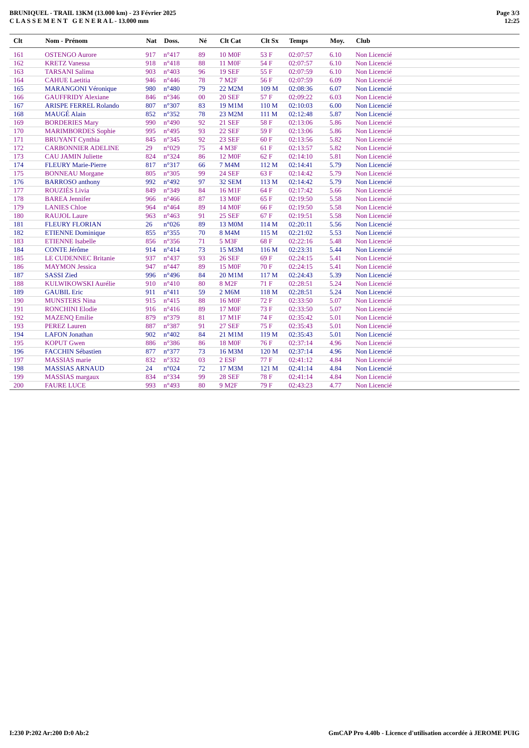BRUNIQUEL - TRAIL 13KM (13.000 km) - 23 Février 2025
C L A S S E M E N T G E N E R A L - 13.000 mm
Page 3/3
12:25
| Clt | Nom - Prénom | Nat | Doss. | Né | Clt Cat | Clt Sx | Temps | Moy. | Club |
| --- | --- | --- | --- | --- | --- | --- | --- | --- | --- |
| 161 | OSTENGO Aurore | 917 | n°417 | 89 | 10 M0F | 53 F | 02:07:57 | 6.10 | Non Licencié |
| 162 | KRETZ Vanessa | 918 | n°418 | 88 | 11 M0F | 54 F | 02:07:57 | 6.10 | Non Licencié |
| 163 | TARSANI Salima | 903 | n°403 | 96 | 19 SEF | 55 F | 02:07:59 | 6.10 | Non Licencié |
| 164 | CAHUE Laetitia | 946 | n°446 | 78 | 7 M2F | 56 F | 02:07:59 | 6.09 | Non Licencié |
| 165 | MARANGONI Véronique | 980 | n°480 | 79 | 22 M2M | 109 M | 02:08:36 | 6.07 | Non Licencié |
| 166 | GAUFFRIDY Alexiane | 846 | n°346 | 00 | 20 SEF | 57 F | 02:09:22 | 6.03 | Non Licencié |
| 167 | ARISPE FERREL Rolando | 807 | n°307 | 83 | 19 M1M | 110 M | 02:10:03 | 6.00 | Non Licencié |
| 168 | MAUGÉ Alain | 852 | n°352 | 78 | 23 M2M | 111 M | 02:12:48 | 5.87 | Non Licencié |
| 169 | BORDERIES Mary | 990 | n°490 | 92 | 21 SEF | 58 F | 02:13:06 | 5.86 | Non Licencié |
| 170 | MARIMBORDES Sophie | 995 | n°495 | 93 | 22 SEF | 59 F | 02:13:06 | 5.86 | Non Licencié |
| 171 | BRUYANT Cynthia | 845 | n°345 | 92 | 23 SEF | 60 F | 02:13:56 | 5.82 | Non Licencié |
| 172 | CARBONNIER ADELINE | 29 | n°029 | 75 | 4 M3F | 61 F | 02:13:57 | 5.82 | Non Licencié |
| 173 | CAU JAMIN Juliette | 824 | n°324 | 86 | 12 M0F | 62 F | 02:14:10 | 5.81 | Non Licencié |
| 174 | FLEURY Marie-Pierre | 817 | n°317 | 66 | 7 M4M | 112 M | 02:14:41 | 5.79 | Non Licencié |
| 175 | BONNEAU Morgane | 805 | n°305 | 99 | 24 SEF | 63 F | 02:14:42 | 5.79 | Non Licencié |
| 176 | BARROSO anthony | 992 | n°492 | 97 | 32 SEM | 113 M | 02:14:42 | 5.79 | Non Licencié |
| 177 | ROUZIÈS Livia | 849 | n°349 | 84 | 16 M1F | 64 F | 02:17:42 | 5.66 | Non Licencié |
| 178 | BAREA Jennifer | 966 | n°466 | 87 | 13 M0F | 65 F | 02:19:50 | 5.58 | Non Licencié |
| 179 | LANIES Chloe | 964 | n°464 | 89 | 14 M0F | 66 F | 02:19:50 | 5.58 | Non Licencié |
| 180 | RAUJOL Laure | 963 | n°463 | 91 | 25 SEF | 67 F | 02:19:51 | 5.58 | Non Licencié |
| 181 | FLEURY FLORIAN | 26 | n°026 | 89 | 13 M0M | 114 M | 02:20:11 | 5.56 | Non Licencié |
| 182 | ETIENNE Dominique | 855 | n°355 | 70 | 8 M4M | 115 M | 02:21:02 | 5.53 | Non Licencié |
| 183 | ETIENNE Isabelle | 856 | n°356 | 71 | 5 M3F | 68 F | 02:22:16 | 5.48 | Non Licencié |
| 184 | CONTE Jérôme | 914 | n°414 | 73 | 15 M3M | 116 M | 02:23:31 | 5.44 | Non Licencié |
| 185 | LE CUDENNEC Britanie | 937 | n°437 | 93 | 26 SEF | 69 F | 02:24:15 | 5.41 | Non Licencié |
| 186 | MAYMON Jessica | 947 | n°447 | 89 | 15 M0F | 70 F | 02:24:15 | 5.41 | Non Licencié |
| 187 | SASSI Zied | 996 | n°496 | 84 | 20 M1M | 117 M | 02:24:43 | 5.39 | Non Licencié |
| 188 | KULWIKOWSKI Aurélie | 910 | n°410 | 80 | 8 M2F | 71 F | 02:28:51 | 5.24 | Non Licencié |
| 189 | GAUBIL Eric | 911 | n°411 | 59 | 2 M6M | 118 M | 02:28:51 | 5.24 | Non Licencié |
| 190 | MUNSTERS Nina | 915 | n°415 | 88 | 16 M0F | 72 F | 02:33:50 | 5.07 | Non Licencié |
| 191 | RONCHINI Elodie | 916 | n°416 | 89 | 17 M0F | 73 F | 02:33:50 | 5.07 | Non Licencié |
| 192 | MAZENQ Emilie | 879 | n°379 | 81 | 17 M1F | 74 F | 02:35:42 | 5.01 | Non Licencié |
| 193 | PEREZ Lauren | 887 | n°387 | 91 | 27 SEF | 75 F | 02:35:43 | 5.01 | Non Licencié |
| 194 | LAFON Jonathan | 902 | n°402 | 84 | 21 M1M | 119 M | 02:35:43 | 5.01 | Non Licencié |
| 195 | KOPUT Gwen | 886 | n°386 | 86 | 18 M0F | 76 F | 02:37:14 | 4.96 | Non Licencié |
| 196 | FACCHIN Sébastien | 877 | n°377 | 73 | 16 M3M | 120 M | 02:37:14 | 4.96 | Non Licencié |
| 197 | MASSIAS marie | 832 | n°332 | 03 | 2 ESF | 77 F | 02:41:12 | 4.84 | Non Licencié |
| 198 | MASSIAS ARNAUD | 24 | n°024 | 72 | 17 M3M | 121 M | 02:41:14 | 4.84 | Non Licencié |
| 199 | MASSIAS margaux | 834 | n°334 | 99 | 28 SEF | 78 F | 02:41:14 | 4.84 | Non Licencié |
| 200 | FAURE LUCE | 993 | n°493 | 80 | 9 M2F | 79 F | 02:43:23 | 4.77 | Non Licencié |
I:230 P:202 Ar:200 D:0 Ab:2 GmCAP Pro 4.40b - Licence d'utilisation accordée à JEROME PUIG